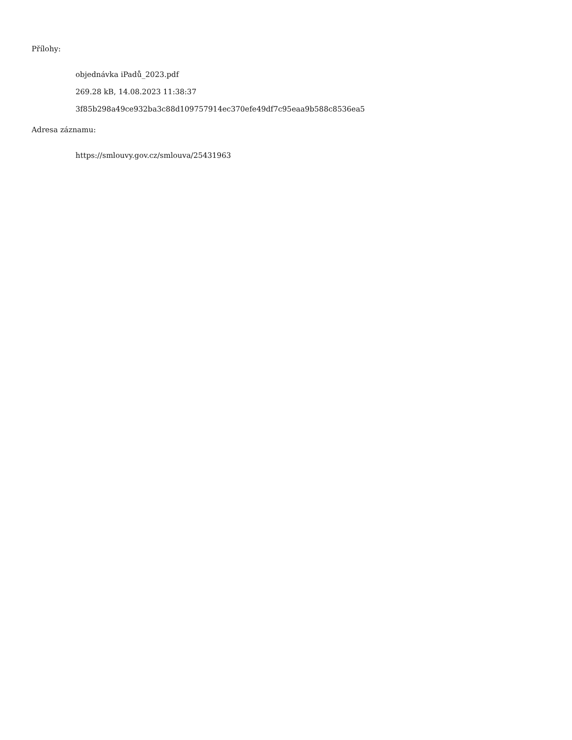Přílohy:
objednávka iPadů_2023.pdf
269.28 kB, 14.08.2023 11:38:37
3f85b298a49ce932ba3c88d109757914ec370efe49df7c95eaa9b588c8536ea5
Adresa záznamu:
https://smlouvy.gov.cz/smlouva/25431963